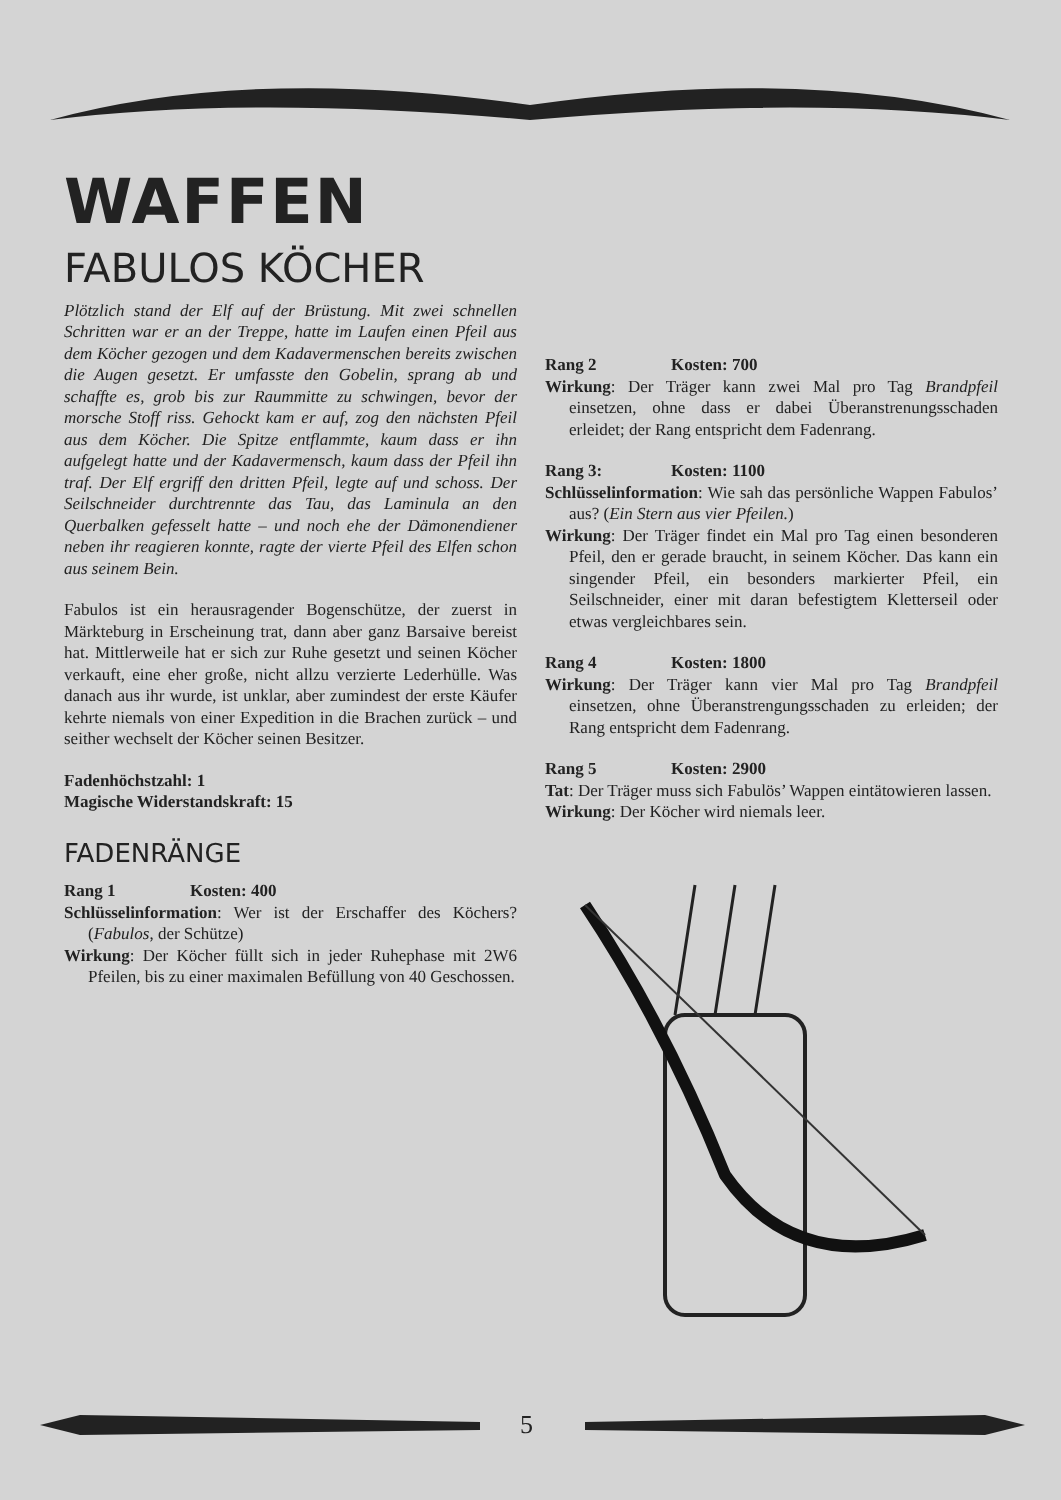WAFFEN
FABULOS KÖCHER
Plötzlich stand der Elf auf der Brüstung. Mit zwei schnellen Schritten war er an der Treppe, hatte im Laufen einen Pfeil aus dem Köcher gezogen und dem Kadavermenschen bereits zwischen die Augen gesetzt. Er umfasste den Gobelin, sprang ab und schaffte es, grob bis zur Raummitte zu schwingen, bevor der morsche Stoff riss. Gehockt kam er auf, zog den nächsten Pfeil aus dem Köcher. Die Spitze entflammte, kaum dass er ihn aufgelegt hatte und der Kadavermensch, kaum dass der Pfeil ihn traf. Der Elf ergriff den dritten Pfeil, legte auf und schoss. Der Seilschneider durchtrennte das Tau, das Laminula an den Querbalken gefesselt hatte – und noch ehe der Dämonendiener neben ihr reagieren konnte, ragte der vierte Pfeil des Elfen schon aus seinem Bein.
Fabulos ist ein herausragender Bogenschütze, der zuerst in Märkteburg in Erscheinung trat, dann aber ganz Barsaive bereist hat. Mittlerweile hat er sich zur Ruhe gesetzt und seinen Köcher verkauft, eine eher große, nicht allzu verzierte Lederhülle. Was danach aus ihr wurde, ist unklar, aber zumindest der erste Käufer kehrte niemals von einer Expedition in die Brachen zurück – und seither wechselt der Köcher seinen Besitzer.
Fadenhöchstzahl: 1
Magische Widerstandskraft: 15
FADENRÄNGE
Rang 1 Kosten: 400
Schlüsselinformation: Wer ist der Erschaffer des Köchers? (Fabulos, der Schütze)
Wirkung: Der Köcher füllt sich in jeder Ruhephase mit 2W6 Pfeilen, bis zu einer maximalen Befüllung von 40 Geschossen.
Rang 2 Kosten: 700
Wirkung: Der Träger kann zwei Mal pro Tag Brandpfeil einsetzen, ohne dass er dabei Überanstrenungsschaden erleidet; der Rang entspricht dem Fadenrang.
Rang 3: Kosten: 1100
Schlüsselinformation: Wie sah das persönliche Wappen Fabulos’ aus? (Ein Stern aus vier Pfeilen.)
Wirkung: Der Träger findet ein Mal pro Tag einen besonderen Pfeil, den er gerade braucht, in seinem Köcher. Das kann ein singender Pfeil, ein besonders markierter Pfeil, ein Seilschneider, einer mit daran befestigtem Kletterseil oder etwas vergleichbares sein.
Rang 4 Kosten: 1800
Wirkung: Der Träger kann vier Mal pro Tag Brandpfeil einsetzen, ohne Überanstrengungsschaden zu erleiden; der Rang entspricht dem Fadenrang.
Rang 5 Kosten: 2900
Tat: Der Träger muss sich Fabulös’ Wappen eintätowieren lassen.
Wirkung: Der Köcher wird niemals leer.
5